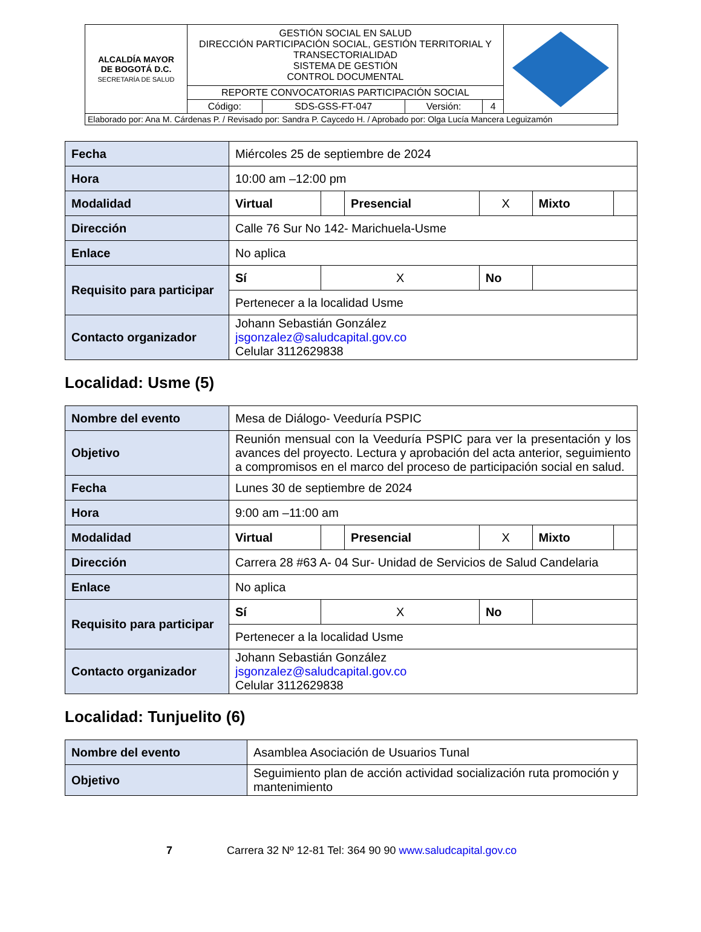| ALCALDÍA MAYOR DE BOGOTÁ D.C. SECRETARÍA DE SALUD | GESTIÓN SOCIAL EN SALUD DIRECCIÓN PARTICIPACIÓN SOCIAL, GESTIÓN TERRITORIAL Y TRANSECTORIALIDAD SISTEMA DE GESTIÓN CONTROL DOCUMENTAL | | | | |
| | REPORTE CONVOCATORIAS PARTICIPACIÓN SOCIAL | | | | |
| | Código: | SDS-GSS-FT-047 | Versión: | 4 | |
| Elaborado por: Ana M. Cárdenas P. / Revisado por: Sandra P. Caycedo H. / Aprobado por: Olga Lucía Mancera Leguizamón | | | | | |
| Fecha | Miércoles 25 de septiembre de 2024 | | | | | |
| Hora | 10:00 am –12:00 pm | | | | | |
| Modalidad | Virtual | | Presencial | X | Mixto | |
| Dirección | Calle 76 Sur No 142- Marichuela-Usme | | | | | |
| Enlace | No aplica | | | | | |
| Requisito para participar | Sí | X | | No | | |
| | Pertenecer a la localidad Usme | | | | | |
| Contacto organizador | Johann Sebastián González jsgonzalez@saludcapital.gov.co Celular 3112629838 | | | | | |
Localidad: Usme (5)
| Nombre del evento | Mesa de Diálogo- Veeduría PSPIC | | | | | |
| Objetivo | Reunión mensual con la Veeduría PSPIC para ver la presentación y los avances del proyecto. Lectura y aprobación del acta anterior, seguimiento a compromisos en el marco del proceso de participación social en salud. | | | | | |
| Fecha | Lunes 30 de septiembre de 2024 | | | | | |
| Hora | 9:00 am –11:00 am | | | | | |
| Modalidad | Virtual | | Presencial | X | Mixto | |
| Dirección | Carrera 28 #63 A- 04 Sur- Unidad de Servicios de Salud Candelaria | | | | | |
| Enlace | No aplica | | | | | |
| Requisito para participar | Sí | X | | No | | |
| | Pertenecer a la localidad Usme | | | | | |
| Contacto organizador | Johann Sebastián González jsgonzalez@saludcapital.gov.co Celular 3112629838 | | | | | |
Localidad: Tunjuelito (6)
| Nombre del evento | Asamblea Asociación de Usuarios Tunal |
| Objetivo | Seguimiento plan de acción actividad socialización ruta promoción y mantenimiento |
7 Carrera 32 Nº 12-81 Tel: 364 90 90 www.saludcapital.gov.co